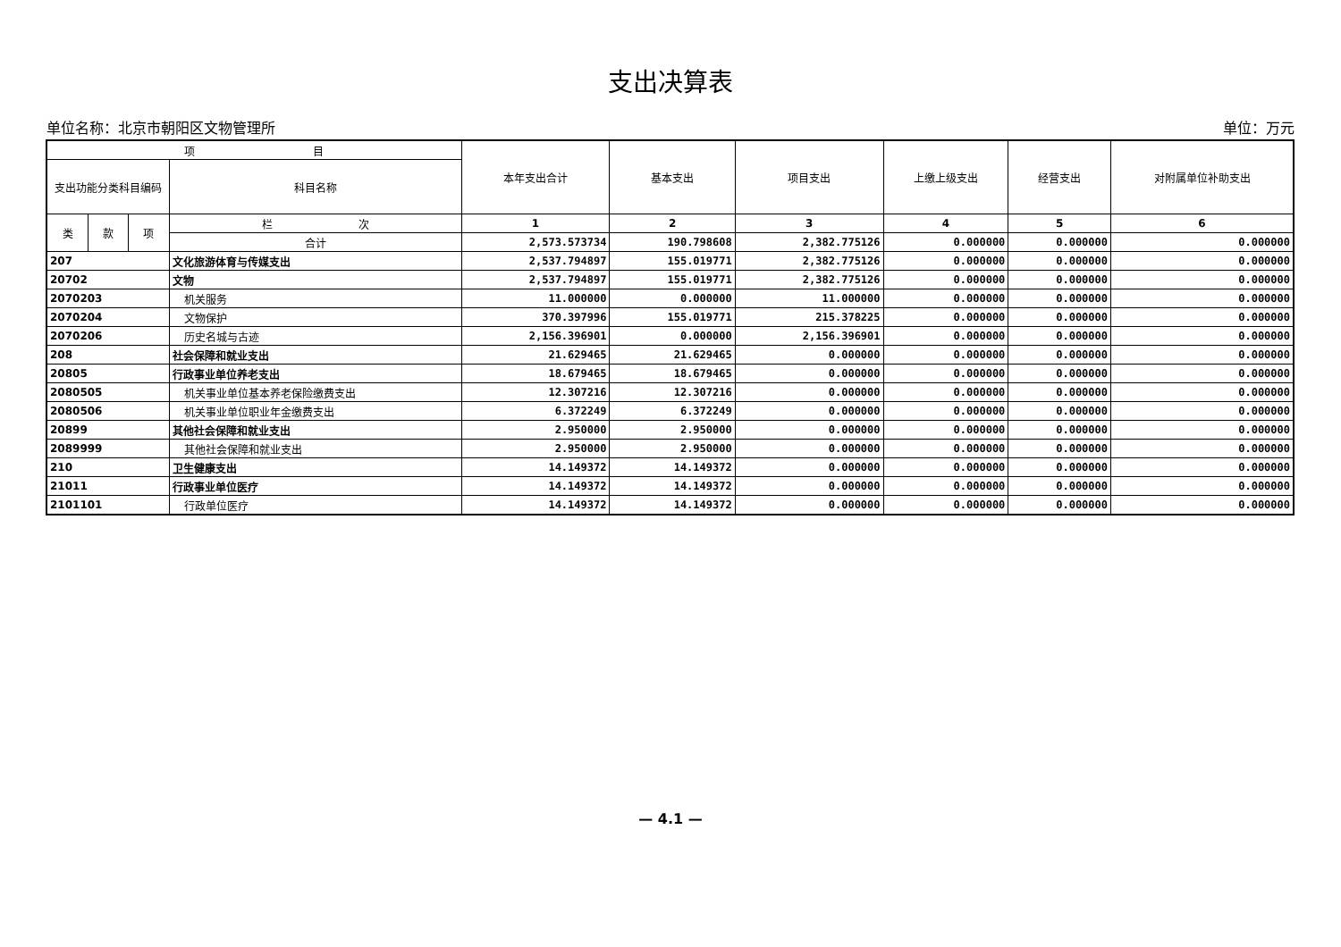支出决算表
单位名称：北京市朝阳区文物管理所 单位：万元
| 项 目 | | | | 本年支出合计 | 基本支出 | 项目支出 | 上缴上级支出 | 经营支出 | 对附属单位补助支出 |
| --- | --- | --- | --- | --- | --- | --- | --- | --- | --- |
| 支出功能分类科目编码 | | | 科目名称 | | | | | | |
| 类 | 款 | 项 | 栏 次 | 1 | 2 | 3 | 4 | 5 | 6 |
| | | | 合计 | 2,573.573734 | 190.798608 | 2,382.775126 | 0.000000 | 0.000000 | 0.000000 |
| 207 | | | 文化旅游体育与传媒支出 | 2,537.794897 | 155.019771 | 2,382.775126 | 0.000000 | 0.000000 | 0.000000 |
| 20702 | | | 文物 | 2,537.794897 | 155.019771 | 2,382.775126 | 0.000000 | 0.000000 | 0.000000 |
| 2070203 | | | 机关服务 | 11.000000 | 0.000000 | 11.000000 | 0.000000 | 0.000000 | 0.000000 |
| 2070204 | | | 文物保护 | 370.397996 | 155.019771 | 215.378225 | 0.000000 | 0.000000 | 0.000000 |
| 2070206 | | | 历史名城与古迹 | 2,156.396901 | 0.000000 | 2,156.396901 | 0.000000 | 0.000000 | 0.000000 |
| 208 | | | 社会保障和就业支出 | 21.629465 | 21.629465 | 0.000000 | 0.000000 | 0.000000 | 0.000000 |
| 20805 | | | 行政事业单位养老支出 | 18.679465 | 18.679465 | 0.000000 | 0.000000 | 0.000000 | 0.000000 |
| 2080505 | | | 机关事业单位基本养老保险缴费支出 | 12.307216 | 12.307216 | 0.000000 | 0.000000 | 0.000000 | 0.000000 |
| 2080506 | | | 机关事业单位职业年金缴费支出 | 6.372249 | 6.372249 | 0.000000 | 0.000000 | 0.000000 | 0.000000 |
| 20899 | | | 其他社会保障和就业支出 | 2.950000 | 2.950000 | 0.000000 | 0.000000 | 0.000000 | 0.000000 |
| 2089999 | | | 其他社会保障和就业支出 | 2.950000 | 2.950000 | 0.000000 | 0.000000 | 0.000000 | 0.000000 |
| 210 | | | 卫生健康支出 | 14.149372 | 14.149372 | 0.000000 | 0.000000 | 0.000000 | 0.000000 |
| 21011 | | | 行政事业单位医疗 | 14.149372 | 14.149372 | 0.000000 | 0.000000 | 0.000000 | 0.000000 |
| 2101101 | | | 行政单位医疗 | 14.149372 | 14.149372 | 0.000000 | 0.000000 | 0.000000 | 0.000000 |
— 4.1 —